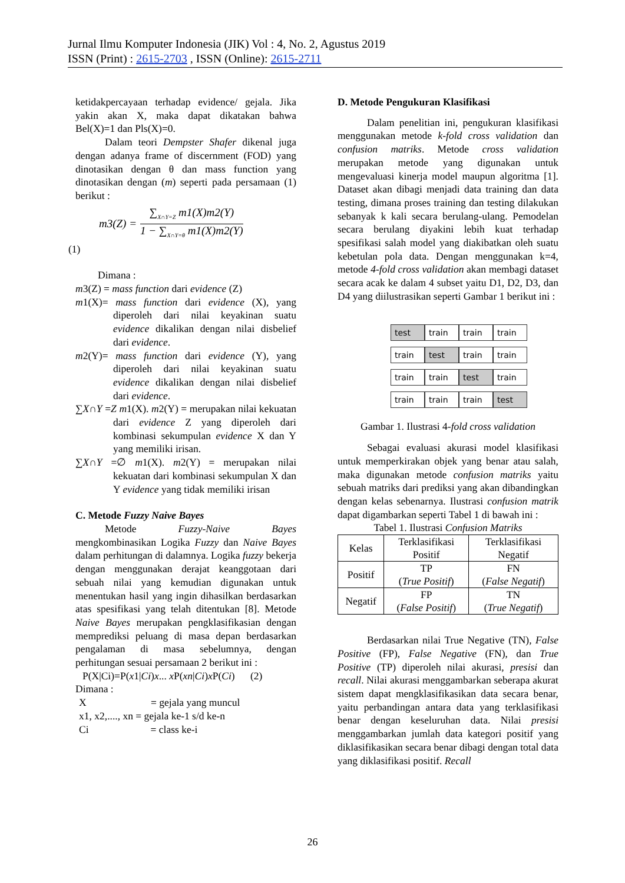Jurnal Ilmu Komputer Indonesia (JIK) Vol : 4, No. 2, Agustus 2019
ISSN (Print) : 2615-2703 , ISSN (Online): 2615-2711
ketidakpercayaan terhadap evidence/ gejala. Jika yakin akan X, maka dapat dikatakan bahwa Bel(X)=1 dan Pls(X)=0.
Dalam teori Dempster Shafer dikenal juga dengan adanya frame of discernment (FOD) yang dinotasikan dengan θ dan mass function yang dinotasikan dengan (m) seperti pada persamaan (1) berikut :
m3(Z) =
∑<sub>X∩Y=Z</sub> m1(X)m2(Y)
1 − ∑<sub>X∩Y=θ</sub> m1(X)m2(Y)
(1)
Dimana :
m3(Z) = mass function dari evidence (Z)
m1(X)= mass function dari evidence (X), yang diperoleh dari nilai keyakinan suatu evidence dikalikan dengan nilai disbelief dari evidence.
m2(Y)= mass function dari evidence (Y), yang diperoleh dari nilai keyakinan suatu evidence dikalikan dengan nilai disbelief dari evidence.
∑X∩Y =Z m1(X). m2(Y) = merupakan nilai kekuatan dari evidence Z yang diperoleh dari kombinasi sekumpulan evidence X dan Y yang memiliki irisan.
∑X∩Y =∅ m1(X). m2(Y) = merupakan nilai kekuatan dari kombinasi sekumpulan X dan Y evidence yang tidak memiliki irisan
C. Metode Fuzzy Naive Bayes
Metode Fuzzy-Naive Bayes mengkombinasikan Logika Fuzzy dan Naive Bayes dalam perhitungan di dalamnya. Logika fuzzy bekerja dengan menggunakan derajat keanggotaan dari sebuah nilai yang kemudian digunakan untuk menentukan hasil yang ingin dihasilkan berdasarkan atas spesifikasi yang telah ditentukan [8]. Metode Naive Bayes merupakan pengklasifikasian dengan memprediksi peluang di masa depan berdasarkan pengalaman di masa sebelumnya, dengan perhitungan sesuai persamaan 2 berikut ini :
P(X|Ci)=P(x1|Ci)x... x P(xn|Ci)x P(Ci) (2)
Dimana :
X = gejala yang muncul
x1, x2,...., xn = gejala ke-1 s/d ke-n
Ci = class ke-i
D. Metode Pengukuran Klasifikasi
Dalam penelitian ini, pengukuran klasifikasi menggunakan metode k-fold cross validation dan confusion matriks. Metode cross validation merupakan metode yang digunakan untuk mengevaluasi kinerja model maupun algoritma [1]. Dataset akan dibagi menjadi data training dan data testing, dimana proses training dan testing dilakukan sebanyak k kali secara berulang-ulang. Pemodelan secara berulang diyakini lebih kuat terhadap spesifikasi salah model yang diakibatkan oleh suatu kebetulan pola data. Dengan menggunakan k=4, metode 4-fold cross validation akan membagi dataset secara acak ke dalam 4 subset yaitu D1, D2, D3, dan D4 yang diilustrasikan seperti Gambar 1 berikut ini :
test train train train
train test train train
train train test train
train train train test
Gambar 1. Ilustrasi 4-fold cross validation
Sebagai evaluasi akurasi model klasifikasi untuk memperkirakan objek yang benar atau salah, maka digunakan metode confusion matriks yaitu sebuah matriks dari prediksi yang akan dibandingkan dengan kelas sebenarnya. Ilustrasi confusion matrik dapat digambarkan seperti Tabel 1 di bawah ini :
Tabel 1. Ilustrasi Confusion Matriks
| Kelas | Terklasifikasi Positif | Terklasifikasi Negatif |
| Positif | TP ( True Positif ) | FN ( False Negatif ) |
| Negatif | FP ( False Positif ) | TN ( True Negatif ) |
Berdasarkan nilai True Negative (TN), False Positive (FP), False Negative (FN), dan True Positive (TP) diperoleh nilai akurasi, presisi dan recall. Nilai akurasi menggambarkan seberapa akurat sistem dapat mengklasifikasikan data secara benar, yaitu perbandingan antara data yang terklasifikasi benar dengan keseluruhan data. Nilai presisi menggambarkan jumlah data kategori positif yang diklasifikasikan secara benar dibagi dengan total data yang diklasifikasi positif. Recall
26